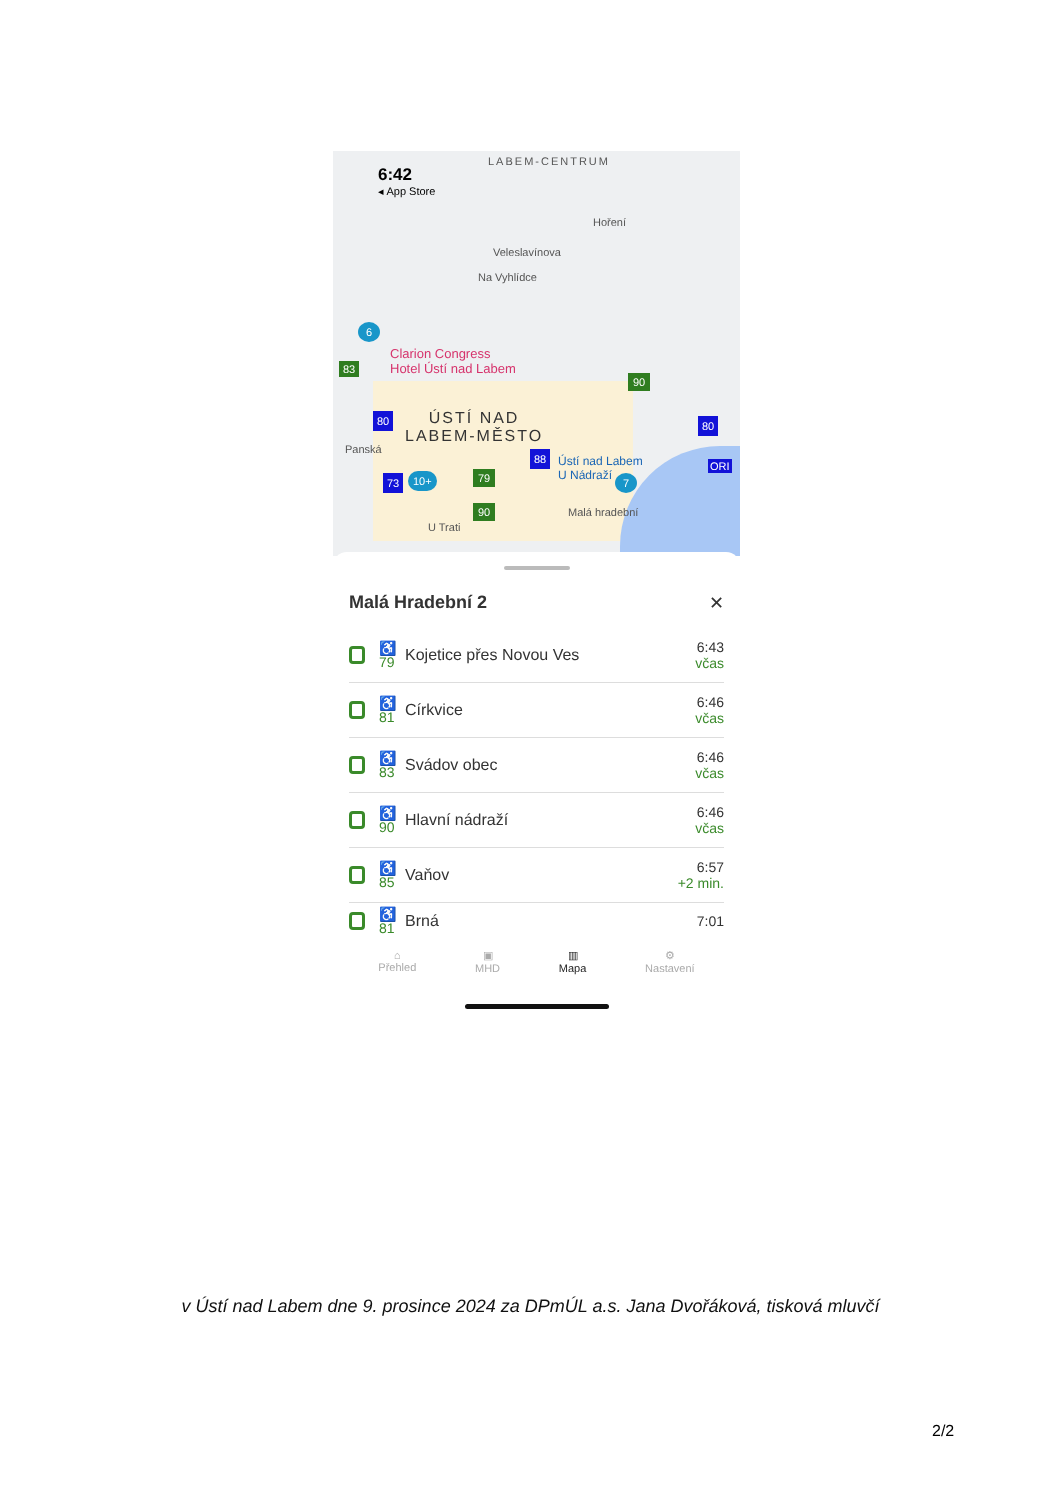6:42
◂ App Store
LABEM-CENTRUM
Veleslavínova
Hoření
Na Vyhlídce
Clarion Congress
Hotel Ústí nad Labem
ÚSTÍ NAD
LABEM-MĚSTO
Ústí nad Labem
U Nádraží
U Trati
Malá hradební
Panská
83
90
79
90
6
10+ 7
73
80
88
80
ORI
Malá Hradební 2 ✕
♿
79
Kojetice přes Novou Ves 6:43
včas
♿
81
Církvice 6:46
včas
♿
83
Svádov obec 6:46
včas
♿
90
Hlavní nádraží 6:46
včas
♿
85
Vaňov 6:57
+2 min.
♿
81
Brná 7:01
⌂
Přehled
▣
MHD
▥
Mapa
⚙
Nastavení
v Ústí nad Labem dne 9. prosince 2024 za DPmÚL a.s. Jana Dvořáková, tisková mluvčí
2/2